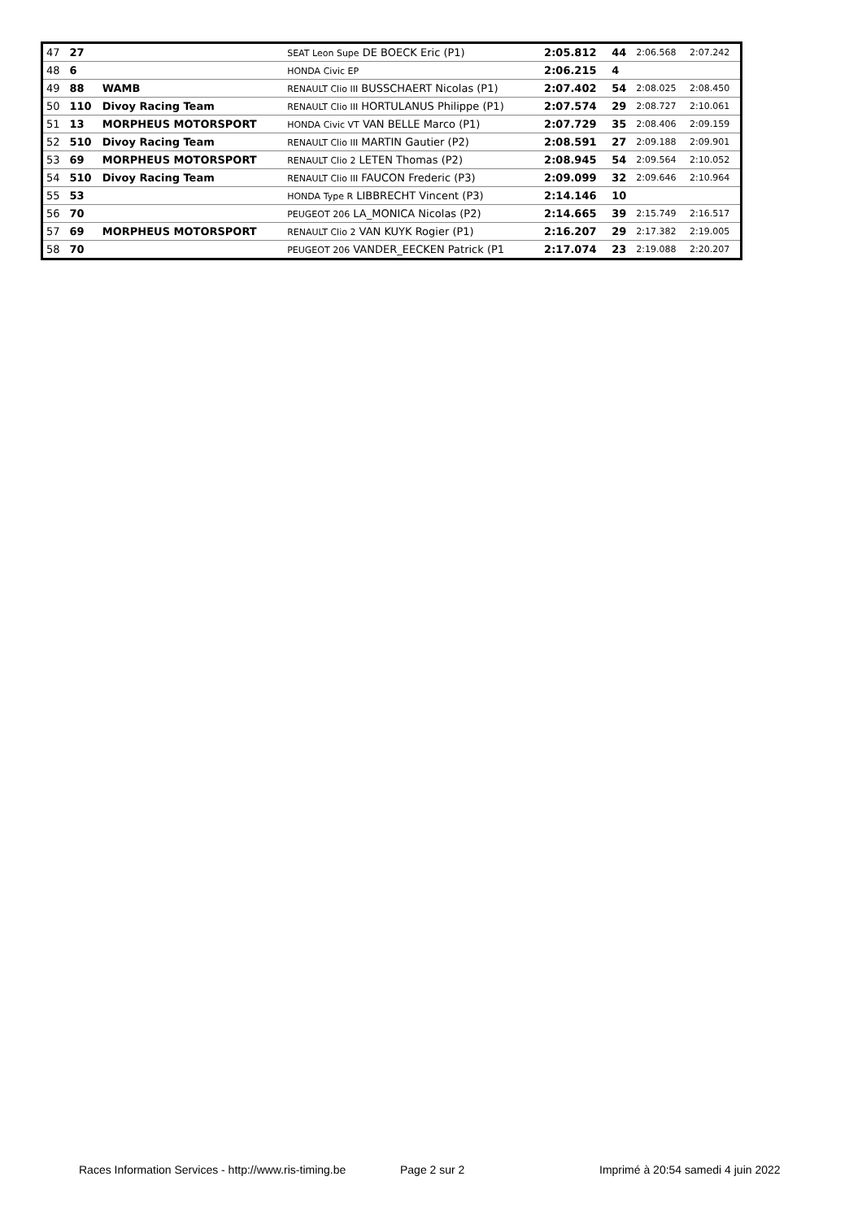| 47 | 27 | | SEAT Leon Supe DE BOECK Eric (P1) | 2:05.812 | 44 | 2:06.568 | 2:07.242 |
| 48 | 6 | | HONDA Civic EP | 2:06.215 | 4 | | |
| 49 | 88 | WAMB | RENAULT Clio III BUSSCHAERT Nicolas (P1) | 2:07.402 | 54 | 2:08.025 | 2:08.450 |
| 50 | 110 | Divoy Racing Team | RENAULT Clio III HORTULANUS Philippe (P1) | 2:07.574 | 29 | 2:08.727 | 2:10.061 |
| 51 | 13 | MORPHEUS MOTORSPORT | HONDA Civic VT VAN BELLE Marco (P1) | 2:07.729 | 35 | 2:08.406 | 2:09.159 |
| 52 | 510 | Divoy Racing Team | RENAULT Clio III MARTIN Gautier (P2) | 2:08.591 | 27 | 2:09.188 | 2:09.901 |
| 53 | 69 | MORPHEUS MOTORSPORT | RENAULT Clio 2 LETEN Thomas (P2) | 2:08.945 | 54 | 2:09.564 | 2:10.052 |
| 54 | 510 | Divoy Racing Team | RENAULT Clio III FAUCON Frederic (P3) | 2:09.099 | 32 | 2:09.646 | 2:10.964 |
| 55 | 53 | | HONDA Type R LIBBRECHT Vincent (P3) | 2:14.146 | 10 | | |
| 56 | 70 | | PEUGEOT 206 LA_MONICA Nicolas (P2) | 2:14.665 | 39 | 2:15.749 | 2:16.517 |
| 57 | 69 | MORPHEUS MOTORSPORT | RENAULT Clio 2 VAN KUYK Rogier (P1) | 2:16.207 | 29 | 2:17.382 | 2:19.005 |
| 58 | 70 | | PEUGEOT 206 VANDER_EECKEN Patrick (P1 | 2:17.074 | 23 | 2:19.088 | 2:20.207 |
Races Information Services - http://www.ris-timing.be Page 2 sur 2 Imprimé à 20:54 samedi 4 juin 2022